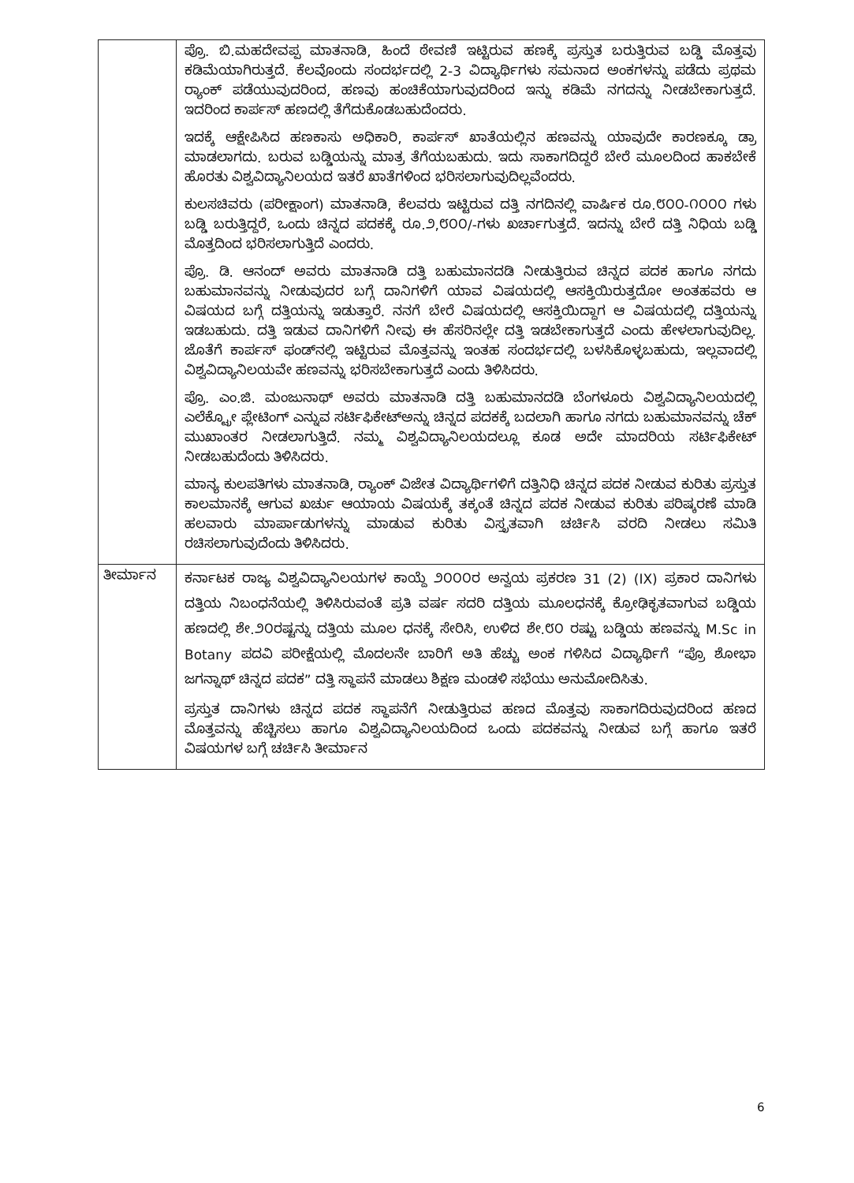| | ಪ್ರೊ. ಬಿ.ಮಹದೇವಪ್ಪ ಮಾತನಾಡಿ, ಹಿಂದೆ ಠೇವಣಿ ಇಟ್ಟಿರುವ ಹಣಕ್ಕೆ ಪ್ರಸ್ತುತ ಬರುತ್ತಿರುವ ಬಡ್ಡಿ ಮೊತ್ತವು ಕಡಿಮೆಯಾಗಿರುತ್ತದೆ. ಕೆಲವೊಂದು ಸಂದರ್ಭದಲ್ಲಿ 2-3 ವಿದ್ಯಾರ್ಥಿಗಳು ಸಮನಾದ ಅಂಕಗಳನ್ನು ಪಡೆದು ಪ್ರಥಮ ರ್‍ಯಾಂಕ್ ಪಡೆಯುವುದರಿಂದ, ಹಣವು ಹಂಚಿಕೆಯಾಗುವುದರಿಂದ ಇನ್ನು ಕಡಿಮೆ ನಗದನ್ನು ನೀಡಬೇಕಾಗುತ್ತದೆ. ಇದರಿಂದ ಕಾರ್ಪಸ್ ಹಣದಲ್ಲಿ ತೆಗೆದುಕೊಡಬಹುದೆಂದರು. ಇದಕ್ಕೆ ಆಕ್ಷೇಪಿಸಿದ ಹಣಕಾಸು ಅಧಿಕಾರಿ, ಕಾರ್ಪಸ್ ಖಾತೆಯಲ್ಲಿನ ಹಣವನ್ನು ಯಾವುದೇ ಕಾರಣಕ್ಕೂ ಡ್ರಾ ಮಾಡಲಾಗದು. ಬರುವ ಬಡ್ಡಿಯನ್ನು ಮಾತ್ರ ತೆಗೆಯಬಹುದು. ಇದು ಸಾಕಾಗದಿದ್ದರೆ ಬೇರೆ ಮೂಲದಿಂದ ಹಾಕಬೇಕೆ ಹೊರತು ವಿಶ್ವವಿದ್ಯಾನಿಲಯದ ಇತರೆ ಖಾತೆಗಳಿಂದ ಭರಿಸಲಾಗುವುದಿಲ್ಲವೆಂದರು. ಕುಲಸಚಿವರು (ಪರೀಕ್ಷಾಂಗ) ಮಾತನಾಡಿ, ಕೆಲವರು ಇಟ್ಟಿರುವ ದತ್ತಿ ನಗದಿನಲ್ಲಿ ವಾರ್ಷಿಕ ರೂ.೮೦೦-೧೦೦೦ ಗಳು ಬಡ್ಡಿ ಬರುತ್ತಿದ್ದರೆ, ಒಂದು ಚಿನ್ನದ ಪದಕಕ್ಕೆ ರೂ.೨,೮೦೦/-ಗಳು ಖರ್ಚಾಗುತ್ತದೆ. ಇದನ್ನು ಬೇರೆ ದತ್ತಿ ನಿಧಿಯ ಬಡ್ಡಿ ಮೊತ್ತದಿಂದ ಭರಿಸಲಾಗುತ್ತಿದೆ ಎಂದರು. ಪ್ರೊ. ಡಿ. ಆನಂದ್ ಅವರು ಮಾತನಾಡಿ ದತ್ತಿ ಬಹುಮಾನದಡಿ ನೀಡುತ್ತಿರುವ ಚಿನ್ನದ ಪದಕ ಹಾಗೂ ನಗದು ಬಹುಮಾನವನ್ನು ನೀಡುವುದರ ಬಗ್ಗೆ ದಾನಿಗಳಿಗೆ ಯಾವ ವಿಷಯದಲ್ಲಿ ಆಸಕ್ತಿಯಿರುತ್ತದೋ ಅಂತಹವರು ಆ ವಿಷಯದ ಬಗ್ಗೆ ದತ್ತಿಯನ್ನು ಇಡುತ್ತಾರೆ. ನನಗೆ ಬೇರೆ ವಿಷಯದಲ್ಲಿ ಆಸಕ್ತಿಯಿದ್ದಾಗ ಆ ವಿಷಯದಲ್ಲಿ ದತ್ತಿಯನ್ನು ಇಡಬಹುದು. ದತ್ತಿ ಇಡುವ ದಾನಿಗಳಿಗೆ ನೀವು ಈ ಹೆಸರಿನಲ್ಲೇ ದತ್ತಿ ಇಡಬೇಕಾಗುತ್ತದೆ ಎಂದು ಹೇಳಲಾಗುವುದಿಲ್ಲ. ಜೊತೆಗೆ ಕಾರ್ಪಸ್ ಫಂಡ್‌ನಲ್ಲಿ ಇಟ್ಟಿರುವ ಮೊತ್ತವನ್ನು ಇಂತಹ ಸಂದರ್ಭದಲ್ಲಿ ಬಳಸಿಕೊಳ್ಳಬಹುದು, ಇಲ್ಲವಾದಲ್ಲಿ ವಿಶ್ವವಿದ್ಯಾನಿಲಯವೇ ಹಣವನ್ನು ಭರಿಸಬೇಕಾಗುತ್ತದೆ ಎಂದು ತಿಳಿಸಿದರು. ಪ್ರೊ. ಎಂ.ಜಿ. ಮಂಜುನಾಥ್ ಅವರು ಮಾತನಾಡಿ ದತ್ತಿ ಬಹುಮಾನದಡಿ ಬೆಂಗಳೂರು ವಿಶ್ವವಿದ್ಯಾನಿಲಯದಲ್ಲಿ ಎಲೆಕ್ಟ್ರೋ ಪ್ಲೇಟಿಂಗ್ ಎನ್ನುವ ಸರ್ಟಿಫಿಕೇಟ್‌ಅನ್ನು ಚಿನ್ನದ ಪದಕಕ್ಕೆ ಬದಲಾಗಿ ಹಾಗೂ ನಗದು ಬಹುಮಾನವನ್ನು ಚೆಕ್ ಮುಖಾಂತರ ನೀಡಲಾಗುತ್ತಿದೆ. ನಮ್ಮ ವಿಶ್ವವಿದ್ಯಾನಿಲಯದಲ್ಲೂ ಕೂಡ ಅದೇ ಮಾದರಿಯ ಸರ್ಟಿಫಿಕೇಟ್ ನೀಡಬಹುದೆಂದು ತಿಳಿಸಿದರು. ಮಾನ್ಯ ಕುಲಪತಿಗಳು ಮಾತನಾಡಿ, ರ್‍ಯಾಂಕ್ ವಿಜೇತ ವಿದ್ಯಾರ್ಥಿಗಳಿಗೆ ದತ್ತಿನಿಧಿ ಚಿನ್ನದ ಪದಕ ನೀಡುವ ಕುರಿತು ಪ್ರಸ್ತುತ ಕಾಲಮಾನಕ್ಕೆ ಆಗುವ ಖರ್ಚು ಆಯಾಯ ವಿಷಯಕ್ಕೆ ತಕ್ಕಂತೆ ಚಿನ್ನದ ಪದಕ ನೀಡುವ ಕುರಿತು ಪರಿಷ್ಕರಣೆ ಮಾಡಿ ಹಲವಾರು ಮಾರ್ಪಾಡುಗಳನ್ನು ಮಾಡುವ ಕುರಿತು ವಿಸ್ತೃತವಾಗಿ ಚರ್ಚಿಸಿ ವರದಿ ನೀಡಲು ಸಮಿತಿ ರಚಿಸಲಾಗುವುದೆಂದು ತಿಳಿಸಿದರು. |
| ತೀರ್ಮಾನ | ಕರ್ನಾಟಕ ರಾಜ್ಯ ವಿಶ್ವವಿದ್ಯಾನಿಲಯಗಳ ಕಾಯ್ದೆ ೨೦೦೦ರ ಅನ್ವಯ ಪ್ರಕರಣ 31 (2) (IX) ಪ್ರಕಾರ ದಾನಿಗಳು ದತ್ತಿಯ ನಿಬಂಧನೆಯಲ್ಲಿ ತಿಳಿಸಿರುವಂತೆ ಪ್ರತಿ ವರ್ಷ ಸದರಿ ದತ್ತಿಯ ಮೂಲಧನಕ್ಕೆ ಕ್ರೋಢಿಕೃತವಾಗುವ ಬಡ್ಡಿಯ ಹಣದಲ್ಲಿ ಶೇ.೨೦ರಷ್ಟನ್ನು ದತ್ತಿಯ ಮೂಲ ಧನಕ್ಕೆ ಸೇರಿಸಿ, ಉಳಿದ ಶೇ.೮೦ ರಷ್ಟು ಬಡ್ಡಿಯ ಹಣವನ್ನು M.Sc in Botany ಪದವಿ ಪರೀಕ್ಷೆಯಲ್ಲಿ ಮೊದಲನೇ ಬಾರಿಗೆ ಅತಿ ಹೆಚ್ಚು ಅಂಕ ಗಳಿಸಿದ ವಿದ್ಯಾರ್ಥಿಗೆ “ಪ್ರೊ ಶೋಭಾ ಜಗನ್ನಾಥ್ ಚಿನ್ನದ ಪದಕ” ದತ್ತಿ ಸ್ಥಾಪನೆ ಮಾಡಲು ಶಿಕ್ಷಣ ಮಂಡಳಿ ಸಭೆಯು ಅನುಮೋದಿಸಿತು. ಪ್ರಸ್ತುತ ದಾನಿಗಳು ಚಿನ್ನದ ಪದಕ ಸ್ಥಾಪನೆಗೆ ನೀಡುತ್ತಿರುವ ಹಣದ ಮೊತ್ತವು ಸಾಕಾಗದಿರುವುದರಿಂದ ಹಣದ ಮೊತ್ತವನ್ನು ಹೆಚ್ಚಿಸಲು ಹಾಗೂ ವಿಶ್ವವಿದ್ಯಾನಿಲಯದಿಂದ ಒಂದು ಪದಕವನ್ನು ನೀಡುವ ಬಗ್ಗೆ ಹಾಗೂ ಇತರೆ ವಿಷಯಗಳ ಬಗ್ಗೆ ಚರ್ಚಿಸಿ ತೀರ್ಮಾನ |
6